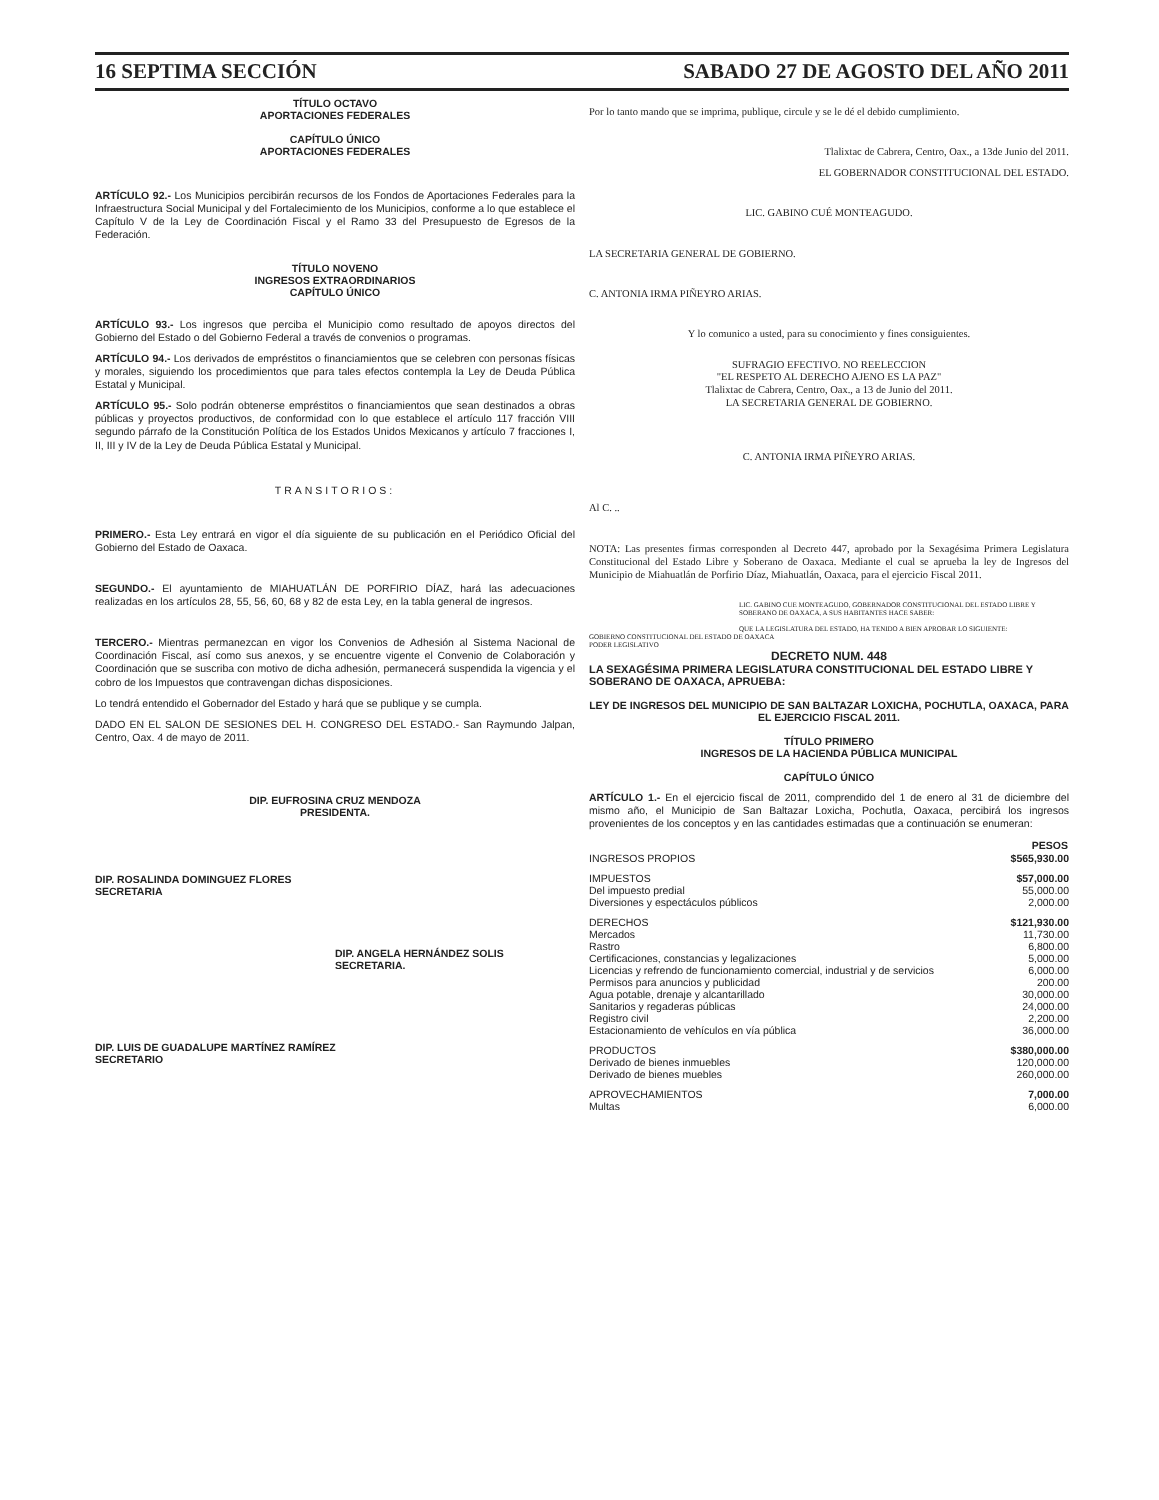16 SEPTIMA SECCIÓN SABADO 27 DE AGOSTO DEL AÑO 2011
TÍTULO OCTAVO
APORTACIONES FEDERALES
CAPÍTULO ÚNICO
APORTACIONES FEDERALES
ARTÍCULO 92.- Los Municipios percibirán recursos de los Fondos de Aportaciones Federales para la Infraestructura Social Municipal y del Fortalecimiento de los Municipios, conforme a lo que establece el Capítulo V de la Ley de Coordinación Fiscal y el Ramo 33 del Presupuesto de Egresos de la Federación.
TÍTULO NOVENO
INGRESOS EXTRAORDINARIOS
CAPÍTULO ÚNICO
ARTÍCULO 93.- Los ingresos que perciba el Municipio como resultado de apoyos directos del Gobierno del Estado o del Gobierno Federal a través de convenios o programas.
ARTÍCULO 94.- Los derivados de empréstitos o financiamientos que se celebren con personas físicas y morales, siguiendo los procedimientos que para tales efectos contempla la Ley de Deuda Pública Estatal y Municipal.
ARTÍCULO 95.- Solo podrán obtenerse empréstitos o financiamientos que sean destinados a obras públicas y proyectos productivos, de conformidad con lo que establece el artículo 117 fracción VIII segundo párrafo de la Constitución Política de los Estados Unidos Mexicanos y artículo 7 fracciones I, II, III y IV de la Ley de Deuda Pública Estatal y Municipal.
TRANSITORIOS:
PRIMERO.- Esta Ley entrará en vigor el día siguiente de su publicación en el Periódico Oficial del Gobierno del Estado de Oaxaca.
SEGUNDO.- El ayuntamiento de MIAHUATLÁN DE PORFIRIO DÍAZ, hará las adecuaciones realizadas en los artículos 28, 55, 56, 60, 68 y 82 de esta Ley, en la tabla general de ingresos.
TERCERO.- Mientras permanezcan en vigor los Convenios de Adhesión al Sistema Nacional de Coordinación Fiscal, así como sus anexos, y se encuentre vigente el Convenio de Colaboración y Coordinación que se suscriba con motivo de dicha adhesión, permanecerá suspendida la vigencia y el cobro de los Impuestos que contravengan dichas disposiciones.
Lo tendrá entendido el Gobernador del Estado y hará que se publique y se cumpla.
DADO EN EL SALON DE SESIONES DEL H. CONGRESO DEL ESTADO.- San Raymundo Jalpan, Centro, Oax. 4 de mayo de 2011.
DIP. EUFROSINA CRUZ MENDOZA
PRESIDENTA.
DIP. ROSALINDA DOMINGUEZ FLORES
SECRETARIA
DIP. ANGELA HERNÁNDEZ SOLIS
SECRETARIA.
DIP. LUIS DE GUADALUPE MARTÍNEZ RAMÍREZ
SECRETARIO
Por lo tanto mando que se imprima, publique, circule y se le dé el debido cumplimiento.
Tlalixtac de Cabrera, Centro, Oax., a 13de Junio del 2011.
EL GOBERNADOR CONSTITUCIONAL DEL ESTADO.
LIC. GABINO CUÉ MONTEAGUDO.
LA SECRETARIA GENERAL DE GOBIERNO.
C. ANTONIA IRMA PIÑEYRO ARIAS.
Y lo comunico a usted, para su conocimiento y fines consiguientes.
SUFRAGIO EFECTIVO. NO REELECCION
"EL RESPETO AL DERECHO AJENO ES LA PAZ"
Tlalixtac de Cabrera, Centro, Oax., a 13 de Junio del 2011.
LA SECRETARIA GENERAL DE GOBIERNO.
C. ANTONIA IRMA PIÑEYRO ARIAS.
Al C. ..
NOTA: Las presentes firmas corresponden al Decreto 447, aprobado por la Sexagésima Primera Legislatura Constitucional del Estado Libre y Soberano de Oaxaca. Mediante el cual se aprueba la ley de Ingresos del Municipio de Miahuatlán de Porfirio Díaz, Miahuatlán, Oaxaca, para el ejercicio Fiscal 2011.
LIC. GABINO CUE MONTEAGUDO, GOBERNADOR CONSTITUCIONAL DEL ESTADO LIBRE Y SOBERANO DE OAXACA, A SUS HABITANTES HACE SABER:
QUE LA LEGISLATURA DEL ESTADO, HA TENIDO A BIEN APROBAR LO SIGUIENTE:
GOBIERNO CONSTITUCIONAL DEL ESTADO DE OAXACA
PODER LEGISLATIVO
DECRETO NUM. 448
LA SEXAGÉSIMA PRIMERA LEGISLATURA CONSTITUCIONAL DEL ESTADO LIBRE Y SOBERANO DE OAXACA, APRUEBA:
LEY DE INGRESOS DEL MUNICIPIO DE SAN BALTAZAR LOXICHA, POCHUTLA, OAXACA, PARA EL EJERCICIO FISCAL 2011.
TÍTULO PRIMERO
INGRESOS DE LA HACIENDA PÚBLICA MUNICIPAL
CAPÍTULO ÚNICO
ARTÍCULO 1.- En el ejercicio fiscal de 2011, comprendido del 1 de enero al 31 de diciembre del mismo año, el Municipio de San Baltazar Loxicha, Pochutla, Oaxaca, percibirá los ingresos provenientes de los conceptos y en las cantidades estimadas que a continuación se enumeran:
| | PESOS |
| --- | --- |
| INGRESOS PROPIOS | $565,930.00 |
| IMPUESTOS | $57,000.00 |
| Del impuesto predial | 55,000.00 |
| Diversiones y espectáculos públicos | 2,000.00 |
| DERECHOS | $121,930.00 |
| Mercados | 11,730.00 |
| Rastro | 6,800.00 |
| Certificaciones, constancias y legalizaciones | 5,000.00 |
| Licencias y refrendo de funcionamiento comercial, industrial y de servicios | 6,000.00 |
| Permisos para anuncios y publicidad | 200.00 |
| Agua potable, drenaje y alcantarillado | 30,000.00 |
| Sanitarios y regaderas públicas | 24,000.00 |
| Registro civil | 2,200.00 |
| Estacionamiento de vehículos en vía pública | 36,000.00 |
| PRODUCTOS | $380,000.00 |
| Derivado de bienes inmuebles | 120,000.00 |
| Derivado de bienes muebles | 260,000.00 |
| APROVECHAMIENTOS | 7,000.00 |
| Multas | 6,000.00 |